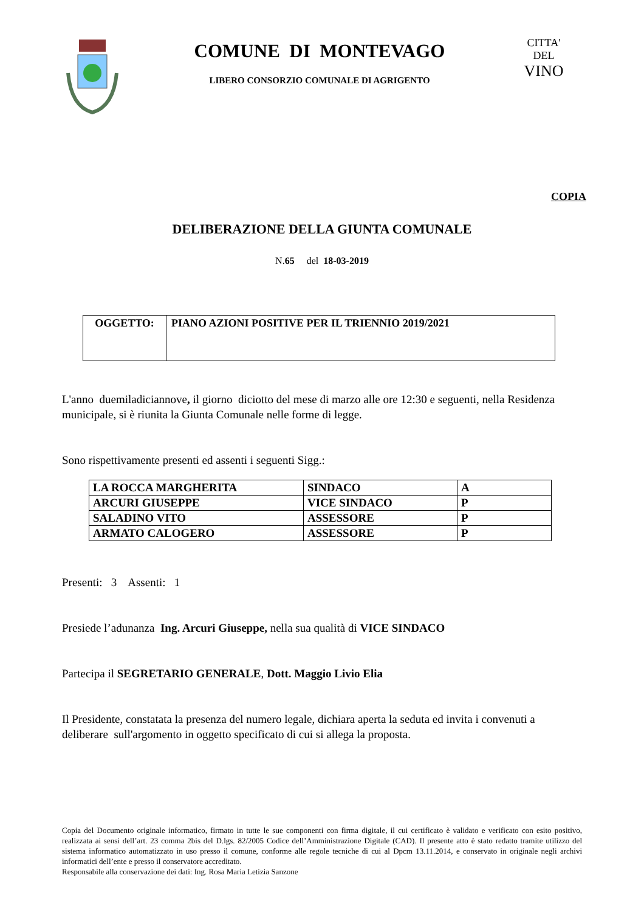COMUNE DI MONTEVAGO
LIBERO CONSORZIO COMUNALE DI AGRIGENTO
CITTA' DEL
VINO
COPIA
DELIBERAZIONE DELLA GIUNTA COMUNALE
N.65 del 18-03-2019
| OGGETTO: | PIANO AZIONI POSITIVE PER IL TRIENNIO 2019/2021 |
L'anno duemiladiciannove, il giorno diciotto del mese di marzo alle ore 12:30 e seguenti, nella Residenza municipale, si è riunita la Giunta Comunale nelle forme di legge.
Sono rispettivamente presenti ed assenti i seguenti Sigg.:
| LA ROCCA MARGHERITA | SINDACO | A |
| ARCURI GIUSEPPE | VICE SINDACO | P |
| SALADINO VITO | ASSESSORE | P |
| ARMATO CALOGERO | ASSESSORE | P |
Presenti: 3 Assenti: 1
Presiede l’adunanza Ing. Arcuri Giuseppe, nella sua qualità di VICE SINDACO
Partecipa il SEGRETARIO GENERALE, Dott. Maggio Livio Elia
Il Presidente, constatata la presenza del numero legale, dichiara aperta la seduta ed invita i convenuti a deliberare sull'argomento in oggetto specificato di cui si allega la proposta.
Copia del Documento originale informatico, firmato in tutte le sue componenti con firma digitale, il cui certificato è validato e verificato con esito positivo, realizzata ai sensi dell’art. 23 comma 2bis del D.lgs. 82/2005 Codice dell’Amministrazione Digitale (CAD). Il presente atto è stato redatto tramite utilizzo del sistema informatico automatizzato in uso presso il comune, conforme alle regole tecniche di cui al Dpcm 13.11.2014, e conservato in originale negli archivi informatici dell’ente e presso il conservatore accreditato.
Responsabile alla conservazione dei dati: Ing. Rosa Maria Letizia Sanzone